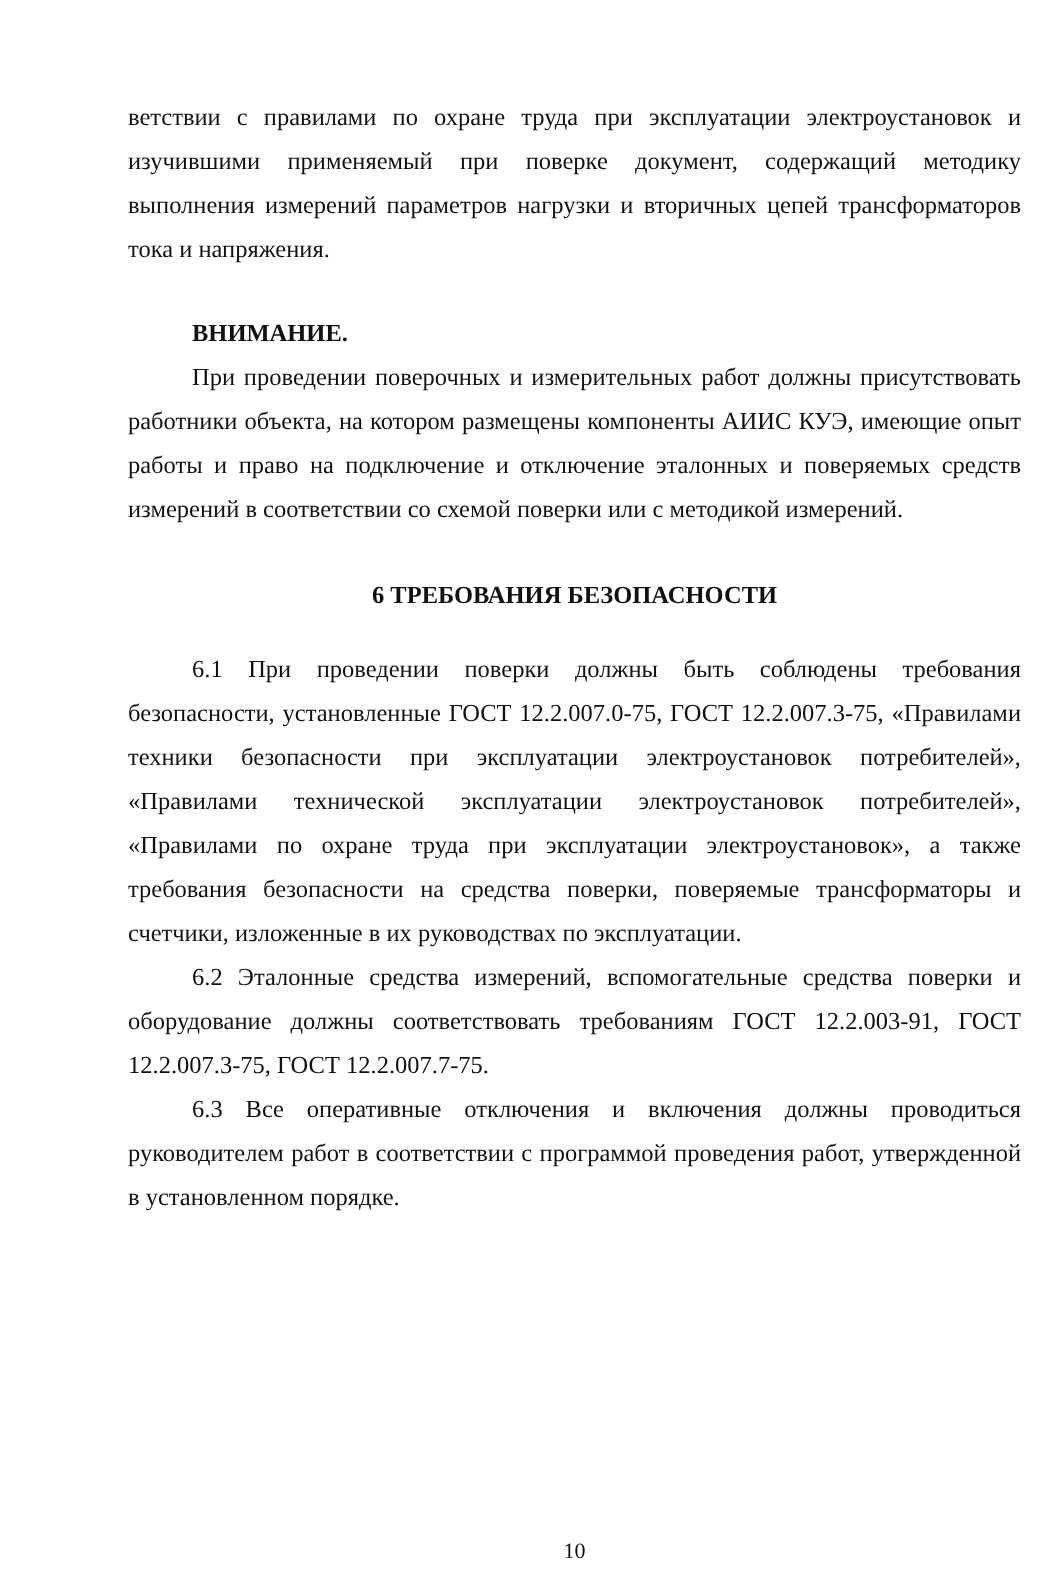ветствии с правилами по охране труда при эксплуатации электроустановок и изучившими применяемый при поверке документ, содержащий методику выполнения измерений параметров нагрузки и вторичных цепей трансформаторов тока и напряжения.
ВНИМАНИЕ.
При проведении поверочных и измерительных работ должны присутствовать работники объекта, на котором размещены компоненты АИИС КУЭ, имеющие опыт работы и право на подключение и отключение эталонных и поверяемых средств измерений в соответствии со схемой поверки или с методикой измерений.
6 ТРЕБОВАНИЯ БЕЗОПАСНОСТИ
6.1 При проведении поверки должны быть соблюдены требования безопасности, установленные ГОСТ 12.2.007.0-75, ГОСТ 12.2.007.3-75, «Правилами техники безопасности при эксплуатации электроустановок потребителей», «Правилами технической эксплуатации электроустановок потребителей», «Правилами по охране труда при эксплуатации электроустановок», а также требования безопасности на средства поверки, поверяемые трансформаторы и счетчики, изложенные в их руководствах по эксплуатации.
6.2 Эталонные средства измерений, вспомогательные средства поверки и оборудование должны соответствовать требованиям ГОСТ 12.2.003-91, ГОСТ 12.2.007.3-75, ГОСТ 12.2.007.7-75.
6.3 Все оперативные отключения и включения должны проводиться руководителем работ в соответствии с программой проведения работ, утвержденной в установленном порядке.
10